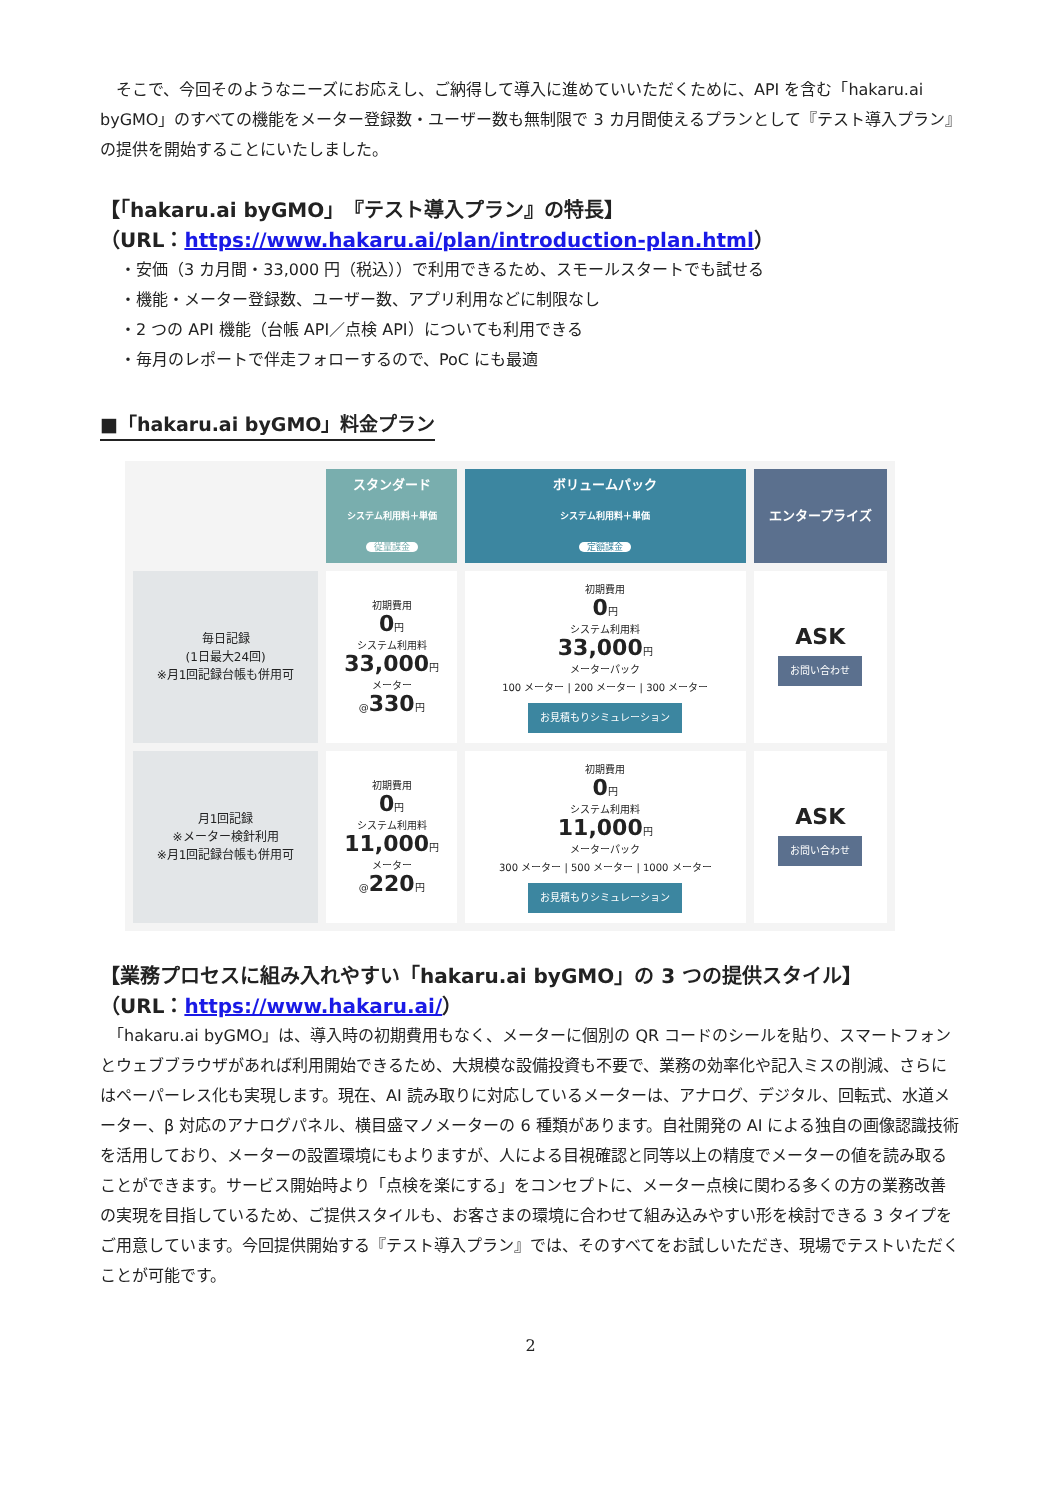そこで、今回そのようなニーズにお応えし、ご納得して導入に進めていいただくために、API を含む「hakaru.ai byGMO」のすべての機能をメーター登録数・ユーザー数も無制限で 3 カ月間使えるプランとして『テスト導入プラン』の提供を開始することにいたしました。
【「hakaru.ai byGMO」『テスト導入プラン』の特長】
（URL：https://www.hakaru.ai/plan/introduction-plan.html）
・安価（3 カ月間・33,000 円（税込））で利用できるため、スモールスタートでも試せる
・機能・メーター登録数、ユーザー数、アプリ利用などに制限なし
・2 つの API 機能（台帳 API／点検 API）についても利用できる
・毎月のレポートで伴走フォローするので、PoC にも最適
■「hakaru.ai byGMO」料金プラン
| | スタンダード システム利用料＋単価 従量課金 | ボリュームパック システム利用料＋単価 定額課金 | エンタープライズ |
| --- | --- | --- | --- |
| 毎日記録 (1日最大24回) ※月1回記録台帳も併用可 | 初期費用 0 円 システム利用料 33,000 円 メーター @ 330 円 | 初期費用 0 円 システム利用料 33,000 円 メーターパック 100 メーター / 200 メーター / 300 メーター お見積もりシミュレーション | ASK お問い合わせ |
| 月1回記録 ※メーター検針利用 ※月1回記録台帳も併用可 | 初期費用 0 円 システム利用料 11,000 円 メーター @ 220 円 | 初期費用 0 円 システム利用料 11,000 円 メーターパック 300 メーター / 500 メーター / 1000 メーター お見積もりシミュレーション | ASK お問い合わせ |
【業務プロセスに組み入れやすい「hakaru.ai byGMO」の 3 つの提供スタイル】
（URL：https://www.hakaru.ai/）
　「hakaru.ai byGMO」は、導入時の初期費用もなく、メーターに個別の QR コードのシールを貼り、スマートフォンとウェブブラウザがあれば利用開始できるため、大規模な設備投資も不要で、業務の効率化や記入ミスの削減、さらにはペーパーレス化も実現します。現在、AI 読み取りに対応しているメーターは、アナログ、デジタル、回転式、水道メーター、β 対応のアナログパネル、横目盛マノメーターの 6 種類があります。自社開発の AI による独自の画像認識技術を活用しており、メーターの設置環境にもよりますが、人による目視確認と同等以上の精度でメーターの値を読み取ることができます。サービス開始時より「点検を楽にする」をコンセプトに、メーター点検に関わる多くの方の業務改善の実現を目指しているため、ご提供スタイルも、お客さまの環境に合わせて組み込みやすい形を検討できる 3 タイプをご用意しています。今回提供開始する『テスト導入プラン』では、そのすべてをお試しいただき、現場でテストいただくことが可能です。
2